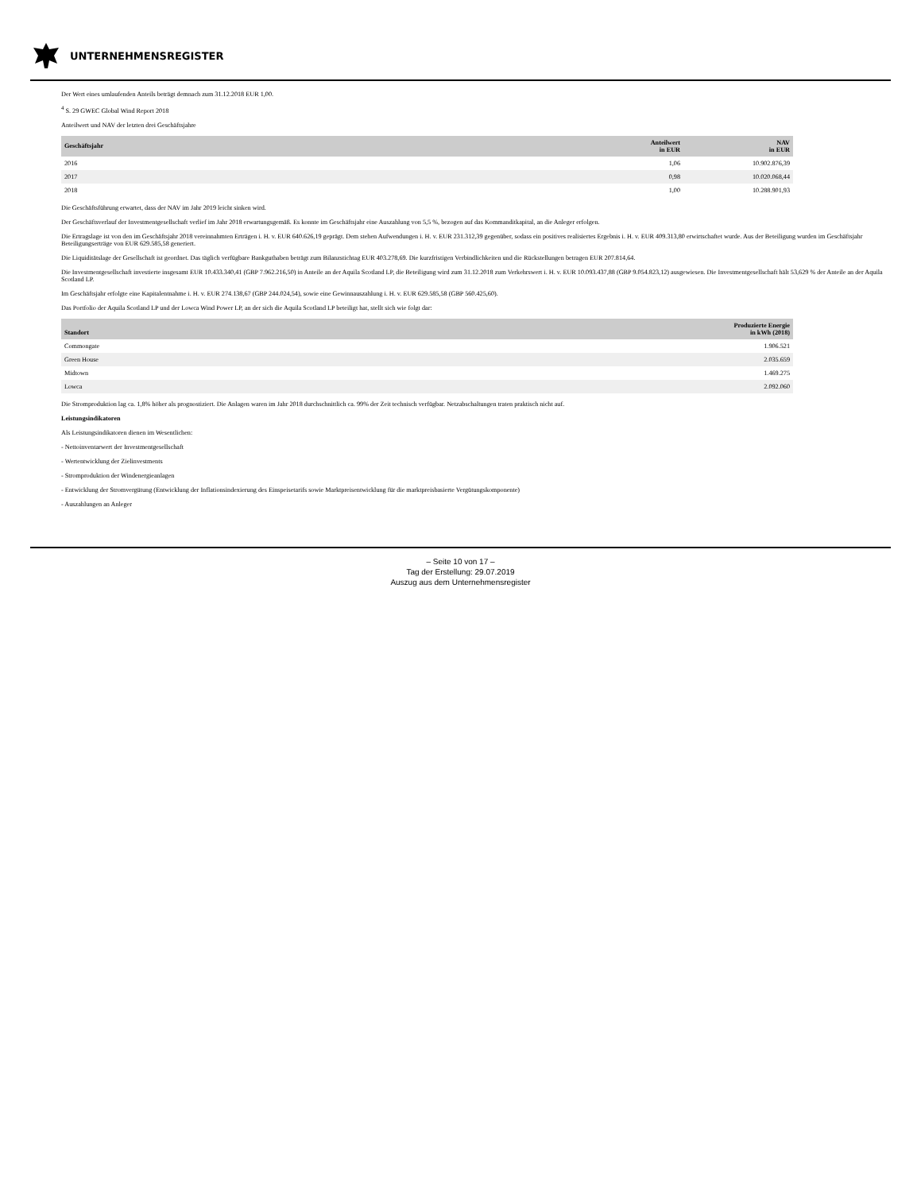UNTERNEHMENSREGISTER
Der Wert eines umlaufenden Anteils beträgt demnach zum 31.12.2018 EUR 1,00.
<sup>4</sup> S. 29 GWEC Global Wind Report 2018
Anteilwert und NAV der letzten drei Geschäftsjahre
| Geschäftsjahr | Anteilwert in EUR | NAV in EUR |
| --- | --- | --- |
| 2016 | 1,06 | 10.902.876,39 |
| 2017 | 0,98 | 10.020.068,44 |
| 2018 | 1,00 | 10.288.901,93 |
Die Geschäftsführung erwartet, dass der NAV im Jahr 2019 leicht sinken wird.
Der Geschäftsverlauf der Investmentgesellschaft verlief im Jahr 2018 erwartungsgemäß. Es konnte im Geschäftsjahr eine Auszahlung von 5,5 %, bezogen auf das Kommanditkapital, an die Anleger erfolgen.
Die Ertragslage ist von den im Geschäftsjahr 2018 vereinnahmten Erträgen i. H. v. EUR 640.626,19 geprägt. Dem stehen Aufwendungen i. H. v. EUR 231.312,39 gegenüber, sodass ein positives realisiertes Ergebnis i. H. v. EUR 409.313,80 erwirtschaftet wurde. Aus der Beteiligung wurden im Geschäftsjahr Beteiligungserträge von EUR 629.585,58 generiert.
Die Liquiditätslage der Gesellschaft ist geordnet. Das täglich verfügbare Bankguthaben beträgt zum Bilanzstichtag EUR 403.278,69. Die kurzfristigen Verbindlichkeiten und die Rückstellungen betragen EUR 207.814,64.
Die Investmentgesellschaft investierte insgesamt EUR 10.433.340,41 (GBP 7.962.216,50) in Anteile an der Aquila Scotland LP, die Beteiligung wird zum 31.12.2018 zum Verkehrswert i. H. v. EUR 10.093.437,88 (GBP 9.054.823,12) ausgewiesen. Die Investmentgesellschaft hält 53,629 % der Anteile an der Aquila Scotland LP.
Im Geschäftsjahr erfolgte eine Kapitalentnahme i. H. v. EUR 274.138,67 (GBP 244.024,54), sowie eine Gewinnauszahlung i. H. v. EUR 629.585,58 (GBP 560.425,60).
Das Portfolio der Aquila Scotland LP und der Lowca Wind Power LP, an der sich die Aquila Scotland LP beteiligt hat, stellt sich wie folgt dar:
| Standort | Produzierte Energie in kWh (2018) |
| --- | --- |
| Commongate | 1.906.521 |
| Green House | 2.035.659 |
| Midtown | 1.469.275 |
| Lowca | 2.092.060 |
Die Stromproduktion lag ca. 1,8% höher als prognostiziert. Die Anlagen waren im Jahr 2018 durchschnittlich ca. 99% der Zeit technisch verfügbar. Netzabschaltungen traten praktisch nicht auf.
Leistungsindikatoren
Als Leistungsindikatoren dienen im Wesentlichen:
- Nettoinventarwert der Investmentgesellschaft
- Wertentwicklung der Zielinvestments
- Stromproduktion der Windenergieanlagen
- Entwicklung der Stromvergütung (Entwicklung der Inflationsindexierung des Einspeisetarifs sowie Marktpreisentwicklung für die marktpreisbasierte Vergütungskomponente)
- Auszahlungen an Anleger
– Seite 10 von 17 –
Tag der Erstellung: 29.07.2019
Auszug aus dem Unternehmensregister